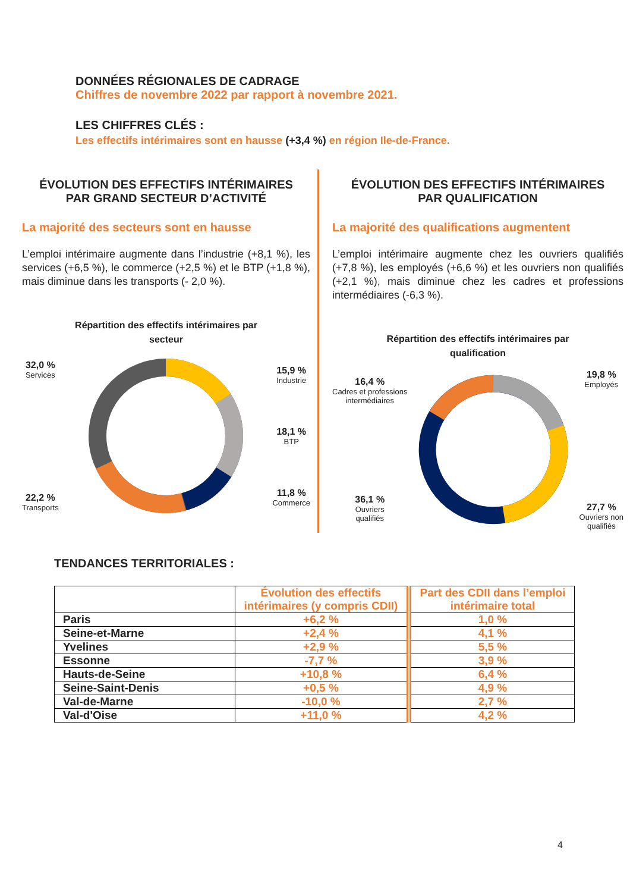DONNÉES RÉGIONALES DE CADRAGE
Chiffres de novembre 2022 par rapport à novembre 2021.
LES CHIFFRES CLÉS :
Les effectifs intérimaires sont en hausse (+3,4 %) en région Ile-de-France.
ÉVOLUTION DES EFFECTIFS INTÉRIMAIRES
PAR GRAND SECTEUR D’ACTIVITÉ
La majorité des secteurs sont en hausse
L’emploi intérimaire augmente dans l’industrie (+8,1 %), les services (+6,5 %), le commerce (+2,5 %) et le BTP (+1,8 %), mais diminue dans les transports (- 2,0 %).
Répartition des effectifs intérimaires par
secteur
32,0 %
Services
22,2 %
Transports
15,9 %
Industrie
18,1 %
BTP
11,8 %
Commerce
ÉVOLUTION DES EFFECTIFS INTÉRIMAIRES
PAR QUALIFICATION
La majorité des qualifications augmentent
L’emploi intérimaire augmente chez les ouvriers qualifiés (+7,8 %), les employés (+6,6 %) et les ouvriers non qualifiés (+2,1 %), mais diminue chez les cadres et professions intermédiaires (-6,3 %).
Répartition des effectifs intérimaires par
qualification
16,4 %
Cadres et professions
intermédiaires
36,1 %
Ouvriers
qualifiés
19,8 %
Employés
27,7 %
Ouvriers non
qualifiés
TENDANCES TERRITORIALES :
| | Évolution des effectifs intérimaires (y compris CDII) | Part des CDII dans l’emploi intérimaire total |
| --- | --- | --- |
| Paris | +6,2 % | 1,0 % |
| Seine-et-Marne | +2,4 % | 4,1 % |
| Yvelines | +2,9 % | 5,5 % |
| Essonne | -7,7 % | 3,9 % |
| Hauts-de-Seine | +10,8 % | 6,4 % |
| Seine-Saint-Denis | +0,5 % | 4,9 % |
| Val-de-Marne | -10,0 % | 2,7 % |
| Val-d'Oise | +11,0 % | 4,2 % |
4